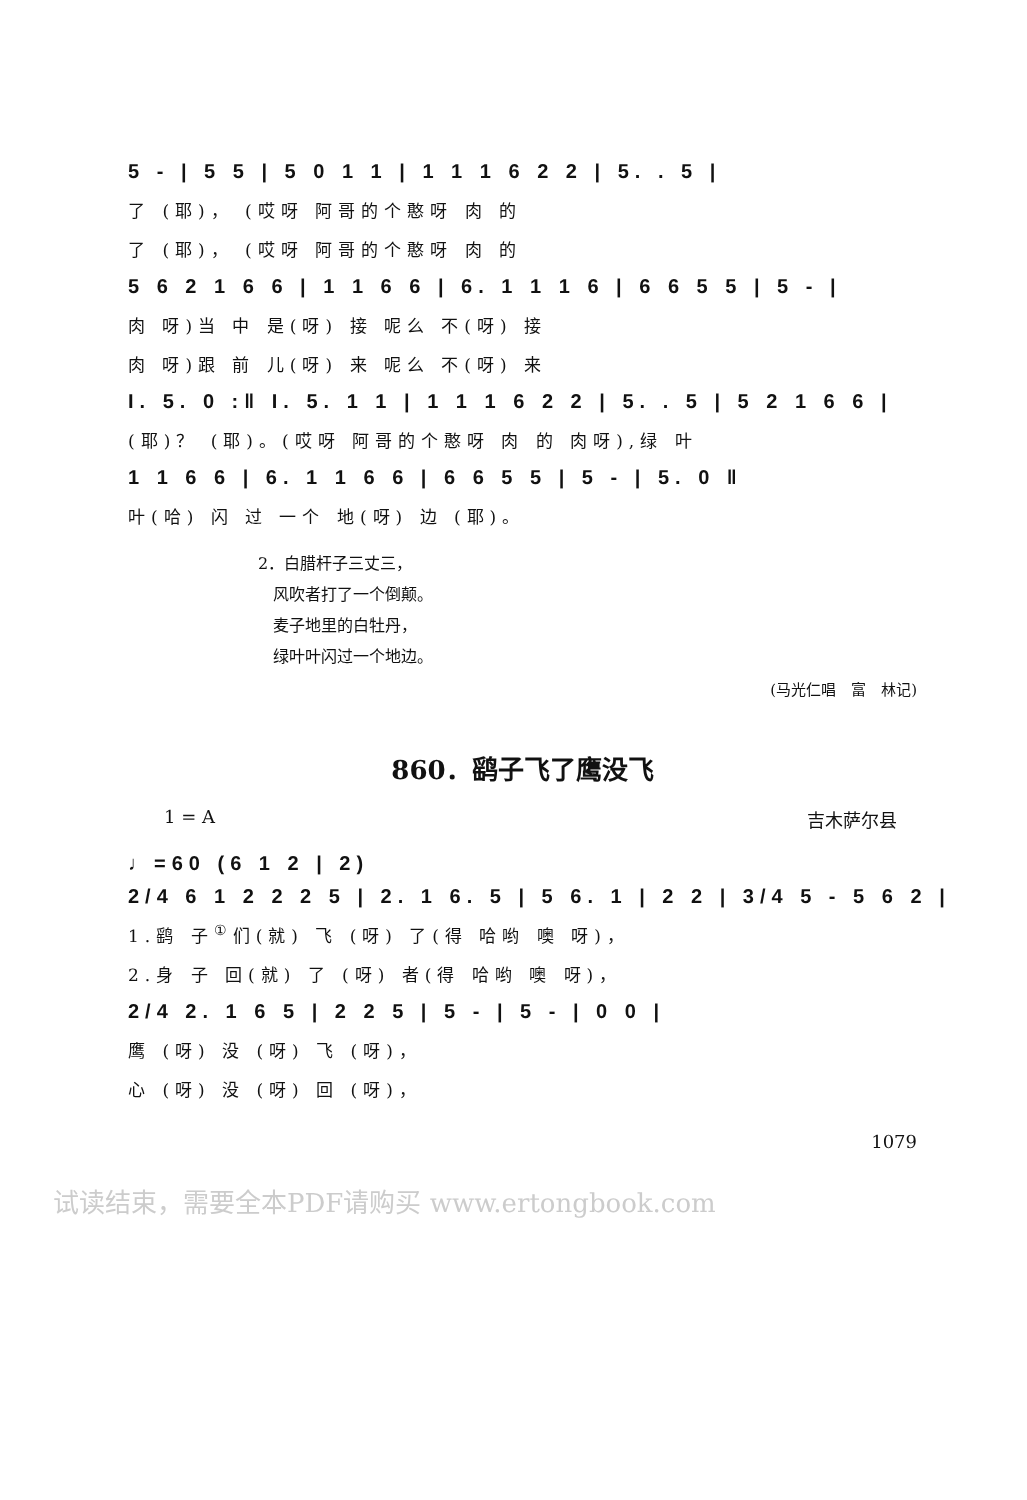5 - | 5 5 | 5 0 1 1 | 1 1 1 6 2 2 | 5. . 5 |
了 (耶)， (哎呀 阿哥的个憨呀 肉 的
了 (耶)， (哎呀 阿哥的个憨呀 肉 的
5 6 2 1 6 6 | 1 1 6 6 | 6. 1 1 1 6 | 6 6 5 5 | 5 - |
肉 呀)当 中 是(呀) 接 呢么 不(呀) 接
肉 呀)跟 前 儿(呀) 来 呢么 不(呀) 来
I. 5. 0 :‖ I. 5. 1 1 | 1 1 1 6 2 2 | 5. . 5 | 5 2 1 6 6 |
(耶)？ (耶)。(哎呀 阿哥的个憨呀 肉 的 肉呀),绿 叶
1 1 6 6 | 6. 1 1 6 6 | 6 6 5 5 | 5 - | 5. 0 ‖
叶(哈) 闪 过 一个 地(呀) 边 (耶)。
2．白腊杆子三丈三，
风吹者打了一个倒颠。
麦子地里的白牡丹，
绿叶叶闪过一个地边。
(马光仁唱　富　林记)
860．鹞子飞了鹰没飞
1 = A 吉木萨尔县
♩=60 (6 1 2 | 2)
2/4 6 1 2 2 2 5 | 2. 1 6. 5 | 5 6. 1 | 2 2 | 3/4 5 - 5 6 2 |
1.鹞 子<sup>①</sup>们(就) 飞 (呀) 了(得 哈哟 噢 呀)，
2.身 子 回(就) 了 (呀) 者(得 哈哟 噢 呀)，
2/4 2. 1 6 5 | 2 2 5 | 5 - | 5 - | 0 0 |
鹰 (呀) 没 (呀) 飞 (呀)，
心 (呀) 没 (呀) 回 (呀)，
1079
试读结束，需要全本PDF请购买 www.ertongbook.com